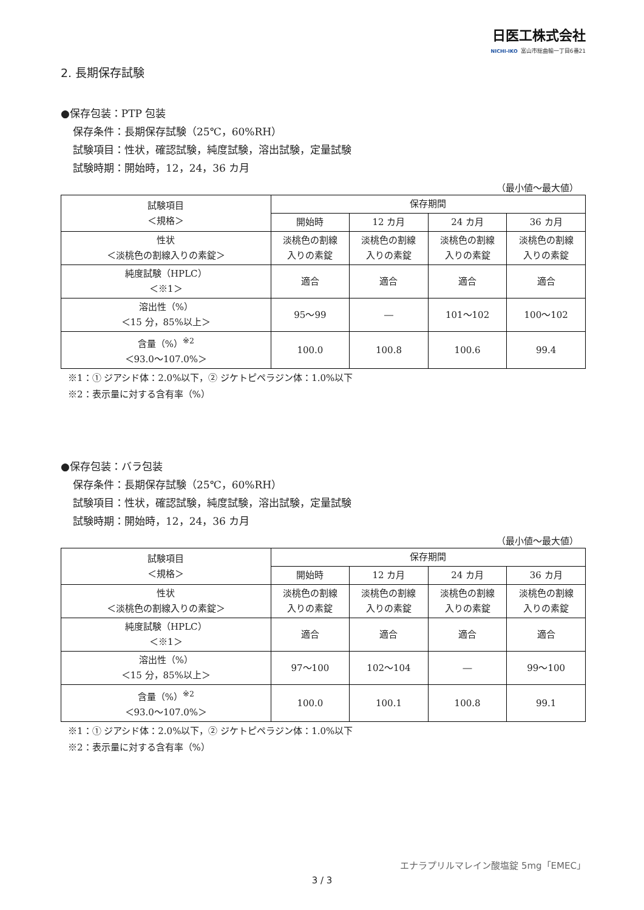日医工株式会社
NICHI-IKO 富山市総曲輪一丁目6番21
2. 長期保存試験
●保存包装：PTP 包装
保存条件：長期保存試験（25℃，60%RH）
試験項目：性状，確認試験，純度試験，溶出試験，定量試験
試験時期：開始時，12，24，36 カ月
（最小値～最大値）
| 試験項目 ＜規格＞ | 保存期間 | | | |
| --- | --- | --- | --- | --- |
| | 開始時 | 12 カ月 | 24 カ月 | 36 カ月 |
| 性状 ＜淡桃色の割線入りの素錠＞ | 淡桃色の割線 入りの素錠 | 淡桃色の割線 入りの素錠 | 淡桃色の割線 入りの素錠 | 淡桃色の割線 入りの素錠 |
| 純度試験（HPLC） ＜※1＞ | 適合 | 適合 | 適合 | 適合 |
| 溶出性（%） ＜15 分，85%以上＞ | 95～99 | ― | 101～102 | 100～102 |
| 含量（%）<sup>※2</sup> ＜93.0～107.0%＞ | 100.0 | 100.8 | 100.6 | 99.4 |
※1：① ジアシド体：2.0%以下，② ジケトピペラジン体：1.0%以下
※2：表示量に対する含有率（%）
●保存包装：バラ包装
保存条件：長期保存試験（25℃，60%RH）
試験項目：性状，確認試験，純度試験，溶出試験，定量試験
試験時期：開始時，12，24，36 カ月
（最小値～最大値）
| 試験項目 ＜規格＞ | 保存期間 | | | |
| --- | --- | --- | --- | --- |
| | 開始時 | 12 カ月 | 24 カ月 | 36 カ月 |
| 性状 ＜淡桃色の割線入りの素錠＞ | 淡桃色の割線 入りの素錠 | 淡桃色の割線 入りの素錠 | 淡桃色の割線 入りの素錠 | 淡桃色の割線 入りの素錠 |
| 純度試験（HPLC） ＜※1＞ | 適合 | 適合 | 適合 | 適合 |
| 溶出性（%） ＜15 分，85%以上＞ | 97～100 | 102～104 | ― | 99～100 |
| 含量（%）<sup>※2</sup> ＜93.0～107.0%＞ | 100.0 | 100.1 | 100.8 | 99.1 |
※1：① ジアシド体：2.0%以下，② ジケトピペラジン体：1.0%以下
※2：表示量に対する含有率（%）
エナラプリルマレイン酸塩錠 5mg「EMEC」
3 / 3